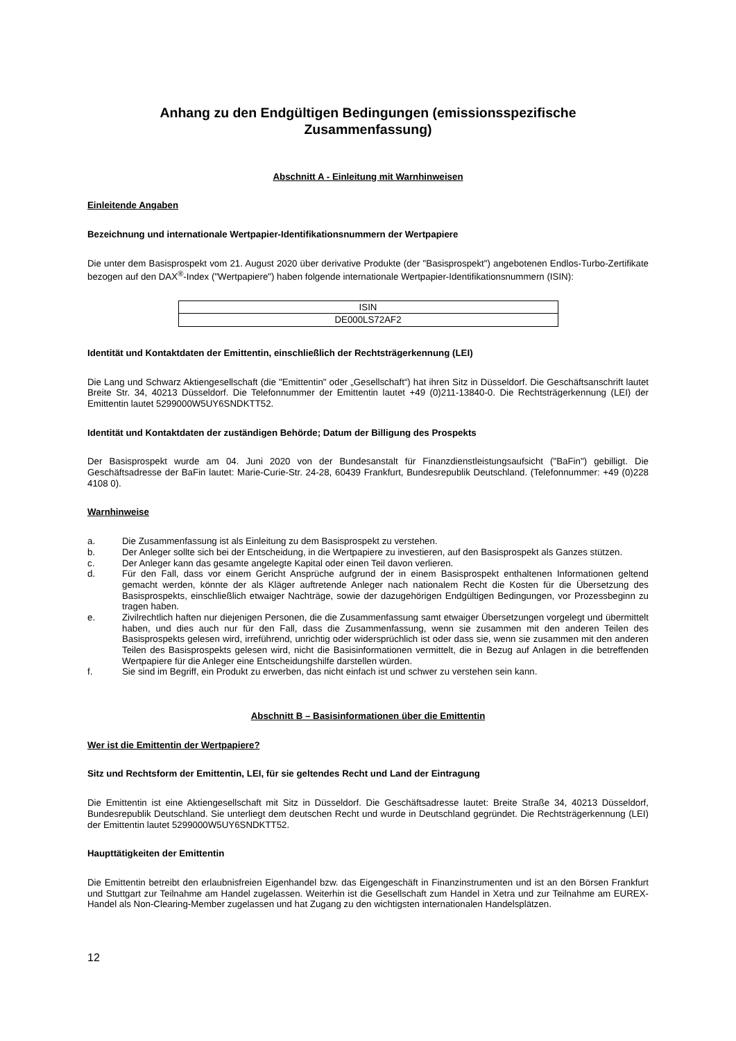Anhang zu den Endgültigen Bedingungen (emissionsspezifische
Zusammenfassung)
Abschnitt A - Einleitung mit Warnhinweisen
Einleitende Angaben
Bezeichnung und internationale Wertpapier-Identifikationsnummern der Wertpapiere
Die unter dem Basisprospekt vom 21. August 2020 über derivative Produkte (der "Basisprospekt") angebotenen Endlos-Turbo-Zertifikate bezogen auf den DAX<sup>®</sup>-Index ("Wertpapiere") haben folgende internationale Wertpapier-Identifikationsnummern (ISIN):
| ISIN |
| DE000LS72AF2 |
Identität und Kontaktdaten der Emittentin, einschließlich der Rechtsträgerkennung (LEI)
Die Lang und Schwarz Aktiengesellschaft (die "Emittentin" oder „Gesellschaft“) hat ihren Sitz in Düsseldorf. Die Geschäftsanschrift lautet Breite Str. 34, 40213 Düsseldorf. Die Telefonnummer der Emittentin lautet +49 (0)211-13840-0. Die Rechtsträgerkennung (LEI) der Emittentin lautet 5299000W5UY6SNDKTT52.
Identität und Kontaktdaten der zuständigen Behörde; Datum der Billigung des Prospekts
Der Basisprospekt wurde am 04. Juni 2020 von der Bundesanstalt für Finanzdienstleistungsaufsicht ("BaFin") gebilligt. Die Geschäftsadresse der BaFin lautet: Marie-Curie-Str. 24-28, 60439 Frankfurt, Bundesrepublik Deutschland. (Telefonnummer: +49 (0)228 4108 0).
Warnhinweise
a. Die Zusammenfassung ist als Einleitung zu dem Basisprospekt zu verstehen.
b. Der Anleger sollte sich bei der Entscheidung, in die Wertpapiere zu investieren, auf den Basisprospekt als Ganzes stützen.
c. Der Anleger kann das gesamte angelegte Kapital oder einen Teil davon verlieren.
d. Für den Fall, dass vor einem Gericht Ansprüche aufgrund der in einem Basisprospekt enthaltenen Informationen geltend gemacht werden, könnte der als Kläger auftretende Anleger nach nationalem Recht die Kosten für die Übersetzung des Basisprospekts, einschließlich etwaiger Nachträge, sowie der dazugehörigen Endgültigen Bedingungen, vor Prozessbeginn zu tragen haben.
e. Zivilrechtlich haften nur diejenigen Personen, die die Zusammenfassung samt etwaiger Übersetzungen vorgelegt und übermittelt haben, und dies auch nur für den Fall, dass die Zusammenfassung, wenn sie zusammen mit den anderen Teilen des Basisprospekts gelesen wird, irreführend, unrichtig oder widersprüchlich ist oder dass sie, wenn sie zusammen mit den anderen Teilen des Basisprospekts gelesen wird, nicht die Basisinformationen vermittelt, die in Bezug auf Anlagen in die betreffenden Wertpapiere für die Anleger eine Entscheidungshilfe darstellen würden.
f. Sie sind im Begriff, ein Produkt zu erwerben, das nicht einfach ist und schwer zu verstehen sein kann.
Abschnitt B – Basisinformationen über die Emittentin
Wer ist die Emittentin der Wertpapiere?
Sitz und Rechtsform der Emittentin, LEI, für sie geltendes Recht und Land der Eintragung
Die Emittentin ist eine Aktiengesellschaft mit Sitz in Düsseldorf. Die Geschäftsadresse lautet: Breite Straße 34, 40213 Düsseldorf, Bundesrepublik Deutschland. Sie unterliegt dem deutschen Recht und wurde in Deutschland gegründet. Die Rechtsträgerkennung (LEI) der Emittentin lautet 5299000W5UY6SNDKTT52.
Haupttätigkeiten der Emittentin
Die Emittentin betreibt den erlaubnisfreien Eigenhandel bzw. das Eigengeschäft in Finanzinstrumenten und ist an den Börsen Frankfurt und Stuttgart zur Teilnahme am Handel zugelassen. Weiterhin ist die Gesellschaft zum Handel in Xetra und zur Teilnahme am EUREX-Handel als Non-Clearing-Member zugelassen und hat Zugang zu den wichtigsten internationalen Handelsplätzen.
12